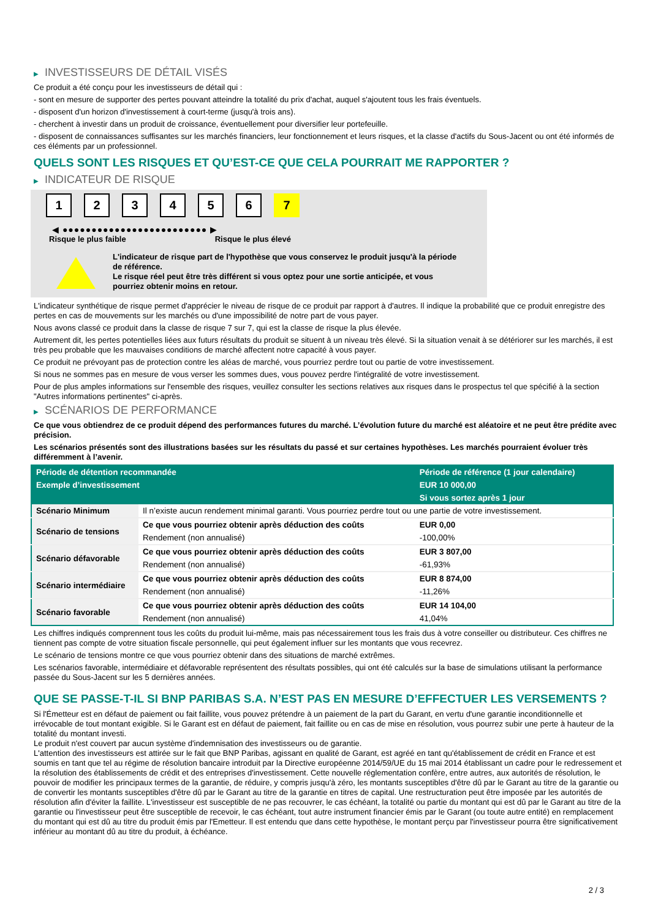▶ INVESTISSEURS DE DÉTAIL VISÉS
Ce produit a été conçu pour les investisseurs de détail qui :
- sont en mesure de supporter des pertes pouvant atteindre la totalité du prix d'achat, auquel s'ajoutent tous les frais éventuels.
- disposent d'un horizon d'investissement à court-terme (jusqu'à trois ans).
- cherchent à investir dans un produit de croissance, éventuellement pour diversifier leur portefeuille.
- disposent de connaissances suffisantes sur les marchés financiers, leur fonctionnement et leurs risques, et la classe d'actifs du Sous-Jacent ou ont été informés de ces éléments par un professionnel.
QUELS SONT LES RISQUES ET QU’EST-CE QUE CELA POURRAIT ME RAPPORTER ?
▶ INDICATEUR DE RISQUE
1 2 3 4 5 6 7
◀ ●●●●●●●●●●●●●●●●●●●●●●●●● ▶
Risque le plus faible Risque le plus élevé
L'indicateur de risque part de l'hypothèse que vous conservez le produit jusqu'à la période de référence.
Le risque réel peut être très différent si vous optez pour une sortie anticipée, et vous pourriez obtenir moins en retour.
L'indicateur synthétique de risque permet d'apprécier le niveau de risque de ce produit par rapport à d'autres. Il indique la probabilité que ce produit enregistre des pertes en cas de mouvements sur les marchés ou d'une impossibilité de notre part de vous payer.
Nous avons classé ce produit dans la classe de risque 7 sur 7, qui est la classe de risque la plus élevée.
Autrement dit, les pertes potentielles liées aux futurs résultats du produit se situent à un niveau très élevé. Si la situation venait à se détériorer sur les marchés, il est très peu probable que les mauvaises conditions de marché affectent notre capacité à vous payer.
Ce produit ne prévoyant pas de protection contre les aléas de marché, vous pourriez perdre tout ou partie de votre investissement.
Si nous ne sommes pas en mesure de vous verser les sommes dues, vous pouvez perdre l'intégralité de votre investissement.
Pour de plus amples informations sur l'ensemble des risques, veuillez consulter les sections relatives aux risques dans le prospectus tel que spécifié à la section "Autres informations pertinentes" ci-après.
▶ SCÉNARIOS DE PERFORMANCE
Ce que vous obtiendrez de ce produit dépend des performances futures du marché. L’évolution future du marché est aléatoire et ne peut être prédite avec précision.
Les scénarios présentés sont des illustrations basées sur les résultats du passé et sur certaines hypothèses. Les marchés pourraient évoluer très différemment à l’avenir.
| Période de détention recommandée | | Période de référence (1 jour calendaire) |
| --- | --- | --- |
| Exemple d’investissement | | EUR 10 000,00 |
| | | Si vous sortez après 1 jour |
| Scénario Minimum | Il n’existe aucun rendement minimal garanti. Vous pourriez perdre tout ou une partie de votre investissement. | |
| Scénario de tensions | Ce que vous pourriez obtenir après déduction des coûts | EUR 0,00 |
| | Rendement (non annualisé) | -100,00% |
| Scénario défavorable | Ce que vous pourriez obtenir après déduction des coûts | EUR 3 807,00 |
| | Rendement (non annualisé) | -61,93% |
| Scénario intermédiaire | Ce que vous pourriez obtenir après déduction des coûts | EUR 8 874,00 |
| | Rendement (non annualisé) | -11,26% |
| Scénario favorable | Ce que vous pourriez obtenir après déduction des coûts | EUR 14 104,00 |
| | Rendement (non annualisé) | 41,04% |
Les chiffres indiqués comprennent tous les coûts du produit lui-même, mais pas nécessairement tous les frais dus à votre conseiller ou distributeur. Ces chiffres ne tiennent pas compte de votre situation fiscale personnelle, qui peut également influer sur les montants que vous recevrez.
Le scénario de tensions montre ce que vous pourriez obtenir dans des situations de marché extrêmes.
Les scénarios favorable, intermédiaire et défavorable représentent des résultats possibles, qui ont été calculés sur la base de simulations utilisant la performance passée du Sous-Jacent sur les 5 dernières années.
QUE SE PASSE-T-IL SI BNP PARIBAS S.A. N’EST PAS EN MESURE D’EFFECTUER LES VERSEMENTS ?
Si l'Émetteur est en défaut de paiement ou fait faillite, vous pouvez prétendre à un paiement de la part du Garant, en vertu d'une garantie inconditionnelle et irrévocable de tout montant exigible. Si le Garant est en défaut de paiement, fait faillite ou en cas de mise en résolution, vous pourrez subir une perte à hauteur de la totalité du montant investi.
Le produit n'est couvert par aucun système d'indemnisation des investisseurs ou de garantie.
L'attention des investisseurs est attirée sur le fait que BNP Paribas, agissant en qualité de Garant, est agréé en tant qu'établissement de crédit en France et est soumis en tant que tel au régime de résolution bancaire introduit par la Directive européenne 2014/59/UE du 15 mai 2014 établissant un cadre pour le redressement et la résolution des établissements de crédit et des entreprises d'investissement. Cette nouvelle réglementation confère, entre autres, aux autorités de résolution, le pouvoir de modifier les principaux termes de la garantie, de réduire, y compris jusqu'à zéro, les montants susceptibles d'être dû par le Garant au titre de la garantie ou de convertir les montants susceptibles d'être dû par le Garant au titre de la garantie en titres de capital. Une restructuration peut être imposée par les autorités de résolution afin d'éviter la faillite. L'investisseur est susceptible de ne pas recouvrer, le cas échéant, la totalité ou partie du montant qui est dû par le Garant au titre de la garantie ou l'investisseur peut être susceptible de recevoir, le cas échéant, tout autre instrument financier émis par le Garant (ou toute autre entité) en remplacement du montant qui est dû au titre du produit émis par l'Emetteur. Il est entendu que dans cette hypothèse, le montant perçu par l'investisseur pourra être significativement inférieur au montant dû au titre du produit, à échéance.
2 / 3